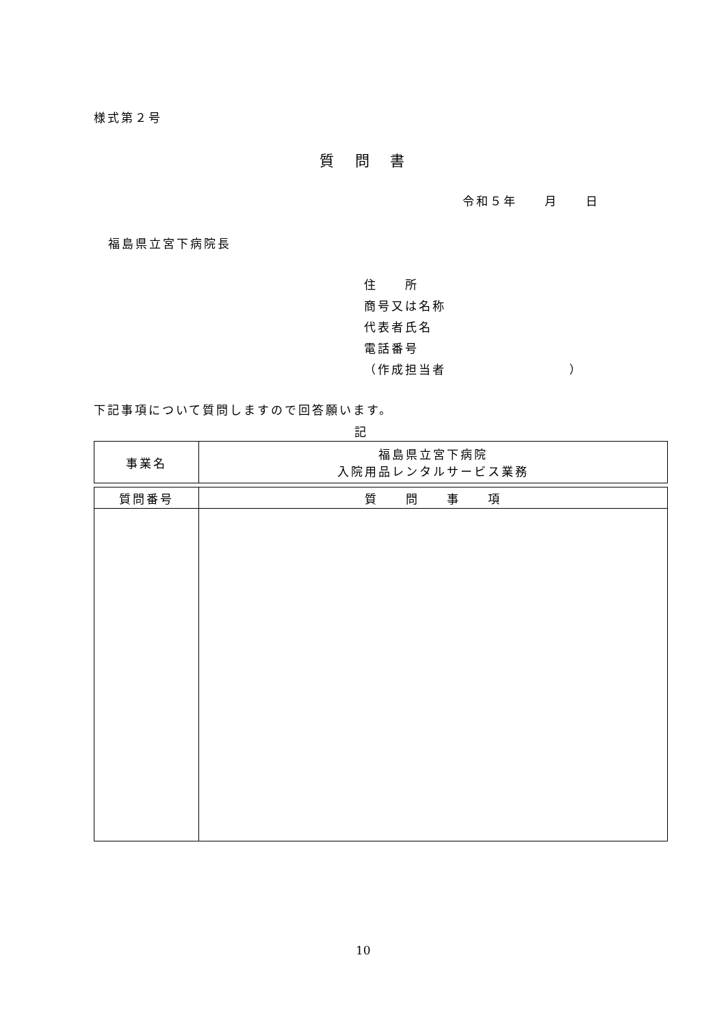様式第２号
質 問 書
令和５年　　月　　日
福島県立宮下病院長
住　　所
商号又は名称
代表者氏名
電話番号
（作成担当者　　　　　　　　　）
下記事項について質問しますので回答願います。
記
| 事業名 | 福島県立宮下病院 入院用品レンタルサービス業務 |
| 質問番号 | 質 問 事 項 |
10